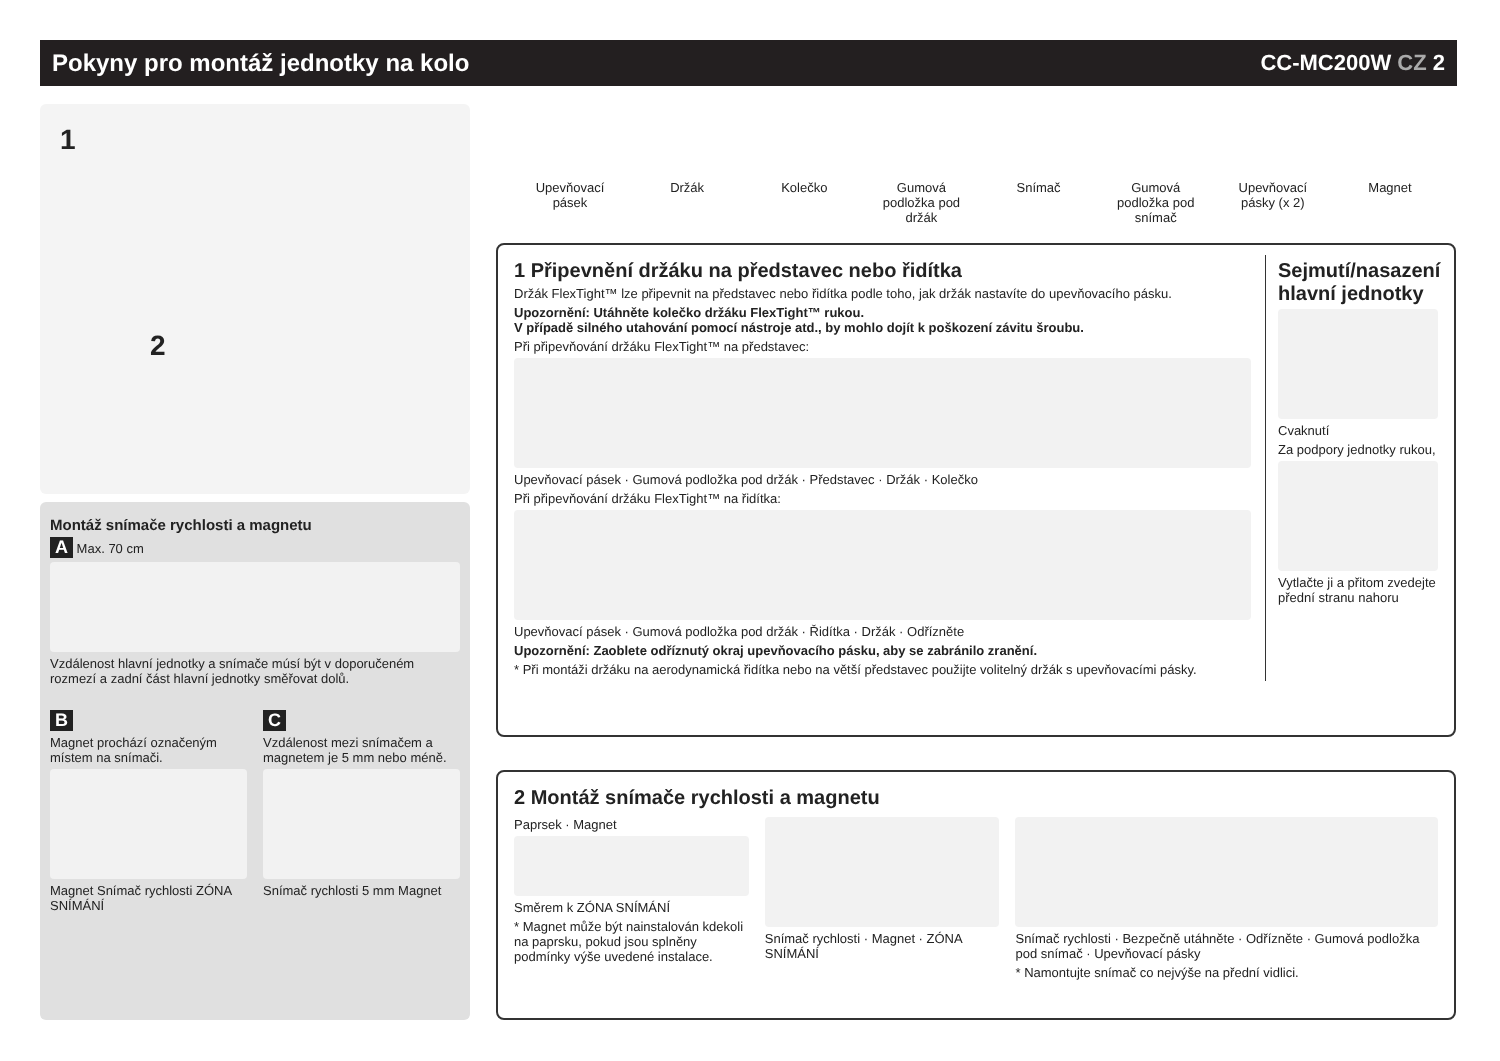Pokyny pro montáž jednotky na kolo
CC-MC200W CZ 2
1
2
Montáž snímače rychlosti a magnetu
A Max. 70 cm
Vzdálenost hlavní jednotky a snímače músí být v doporučeném rozmezí a zadní část hlavní jednotky směřovat dolů.
B
Magnet prochází označeným místem na snímači.
Magnet Snímač rychlosti ZÓNA SNÍMÁNÍ
C
Vzdálenost mezi snímačem a magnetem je 5 mm nebo méně.
Snímač rychlosti 5 mm Magnet
Upevňovací pásek
Držák Kolečko Gumová podložka pod držák
Snímač Gumová podložka pod snímač
Upevňovací pásky (x 2)
Magnet
1 Připevnění držáku na představec nebo řidítka
Držák FlexTight™ lze připevnit na představec nebo řidítka podle toho, jak držák nastavíte do upevňovacího pásku.
Upozornění: Utáhněte kolečko držáku FlexTight™ rukou.
V případě silného utahování pomocí nástroje atd., by mohlo dojít k poškození závitu šroubu.
Při připevňování držáku FlexTight™ na představec:
Upevňovací pásek · Gumová podložka pod držák · Představec · Držák · Kolečko
Při připevňování držáku FlexTight™ na řidítka:
Upevňovací pásek · Gumová podložka pod držák · Řidítka · Držák · Odřízněte
Upozornění: Zaoblete odříznutý okraj upevňovacího pásku, aby se zabránilo zranění.
* Při montáži držáku na aerodynamická řidítka nebo na větší představec použijte volitelný držák s upevňovacími pásky.
Sejmutí/nasazení hlavní jednotky
Cvaknutí
Za podpory jednotky rukou,
Vytlačte ji a přitom zvedejte přední stranu nahoru
2 Montáž snímače rychlosti a magnetu
Paprsek · Magnet
Směrem k ZÓNA SNÍMÁNÍ
* Magnet může být nainstalován kdekoli na paprsku, pokud jsou splněny podmínky výše uvedené instalace.
Snímač rychlosti · Magnet · ZÓNA SNÍMÁNÍ
Snímač rychlosti · Bezpečně utáhněte · Odřízněte · Gumová podložka pod snímač · Upevňovací pásky
* Namontujte snímač co nejvýše na přední vidlici.